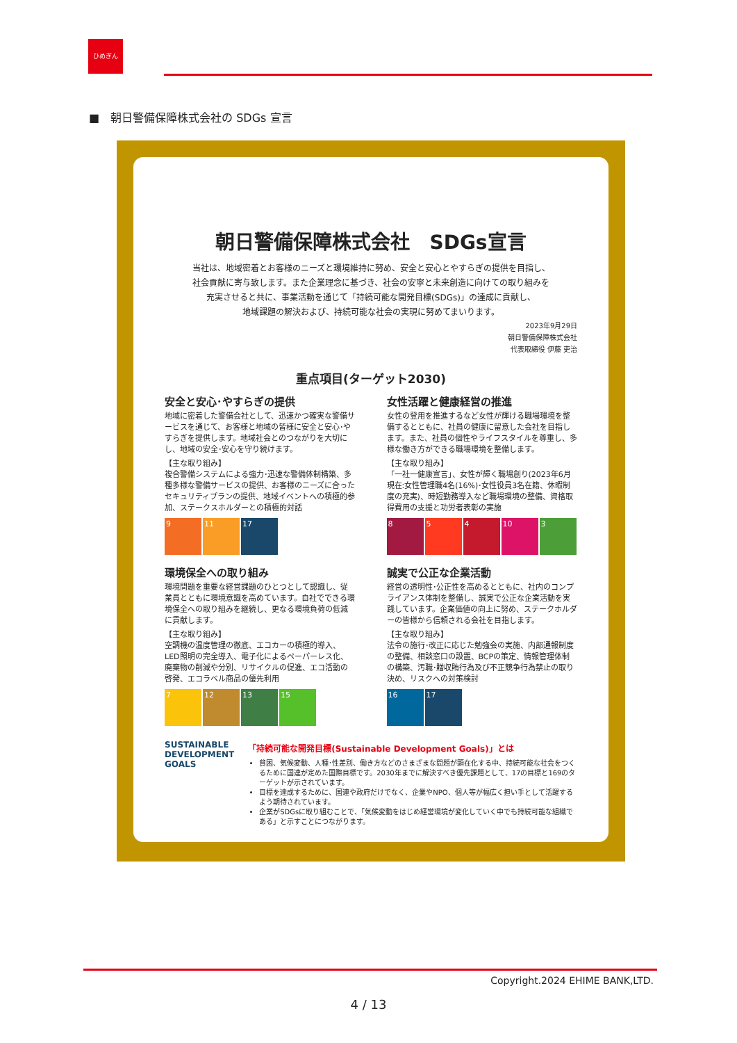ひめぎん
■　朝日警備保障株式会社の SDGs 宣言
朝日警備保障株式会社　SDGs宣言
当社は、地域密着とお客様のニーズと環境維持に努め、安全と安心とやすらぎの提供を目指し、
社会貢献に寄与致します。また企業理念に基づき、社会の安寧と未来創造に向けての取り組みを
充実させると共に、事業活動を通じて「持続可能な開発目標(SDGs)」の達成に貢献し、
地域課題の解決および、持続可能な社会の実現に努めてまいります。
2023年9月29日
朝日警備保障株式会社
代表取締役 伊藤 吏治
重点項目(ターゲット2030)
安全と安心･やすらぎの提供
地域に密着した警備会社として、迅速かつ確実な警備サービスを通じて、お客様と地域の皆様に安全と安心･やすらぎを提供します。地域社会とのつながりを大切にし、地域の安全･安心を守り続けます。
【主な取り組み】
複合警備システムによる強力･迅速な警備体制構築、多種多様な警備サービスの提供、お客様のニーズに合ったセキュリティプランの提供、地域イベントへの積極的参加、ステークスホルダーとの積極的対話
9 11 17
女性活躍と健康経営の推進
女性の登用を推進するなど女性が輝ける職場環境を整備するとともに、社員の健康に留意した会社を目指します。また、社員の個性やライフスタイルを尊重し、多様な働き方ができる職場環境を整備します。
【主な取り組み】
「一社一健康宣言」、女性が輝く職場創り(2023年6月現在:女性管理職4名(16%)･女性役員3名在籍、休暇制度の充実)、時短勤務導入など職場環境の整備、資格取得費用の支援と功労者表彰の実施
8 5 4 10 3
環境保全への取り組み
環境問題を重要な経営課題のひとつとして認識し、従業員とともに環境意識を高めています。自社でできる環境保全への取り組みを継続し、更なる環境負荷の低減に貢献します。
【主な取り組み】
空調機の温度管理の徹底、エコカーの積極的導入、LED照明の完全導入、電子化によるペーパーレス化、廃棄物の削減や分別、リサイクルの促進、エコ活動の啓発、エコラベル商品の優先利用
7 12 13 15
誠実で公正な企業活動
経営の透明性･公正性を高めるとともに、社内のコンプライアンス体制を整備し、誠実で公正な企業活動を実践しています。企業価値の向上に努め、ステークホルダーの皆様から信頼される会社を目指します。
【主な取り組み】
法令の施行･改正に応じた勉強会の実施、内部通報制度の整備、相談窓口の設置、BCPの策定、情報管理体制の構築、汚職･贈収賄行為及び不正競争行為禁止の取り決め、リスクへの対策検討
16 17
SUSTAINABLE DEVELOPMENT GOALS
「持続可能な開発目標(Sustainable Development Goals)」とは
貧困、気候変動、人種･性差別、働き方などのさまざまな問題が顕在化する中、持続可能な社会をつくるために国連が定めた国際目標です。2030年までに解決すべき優先課題として、17の目標と169のターゲットが示されています。
目標を達成するために、国連や政府だけでなく、企業やNPO、個人等が幅広く担い手として活躍するよう期待されています。
企業がSDGsに取り組むことで、「気候変動をはじめ経営環境が変化していく中でも持続可能な組織である」と示すことにつながります。
Copyright.2024 EHIME BANK,LTD.
4 / 13